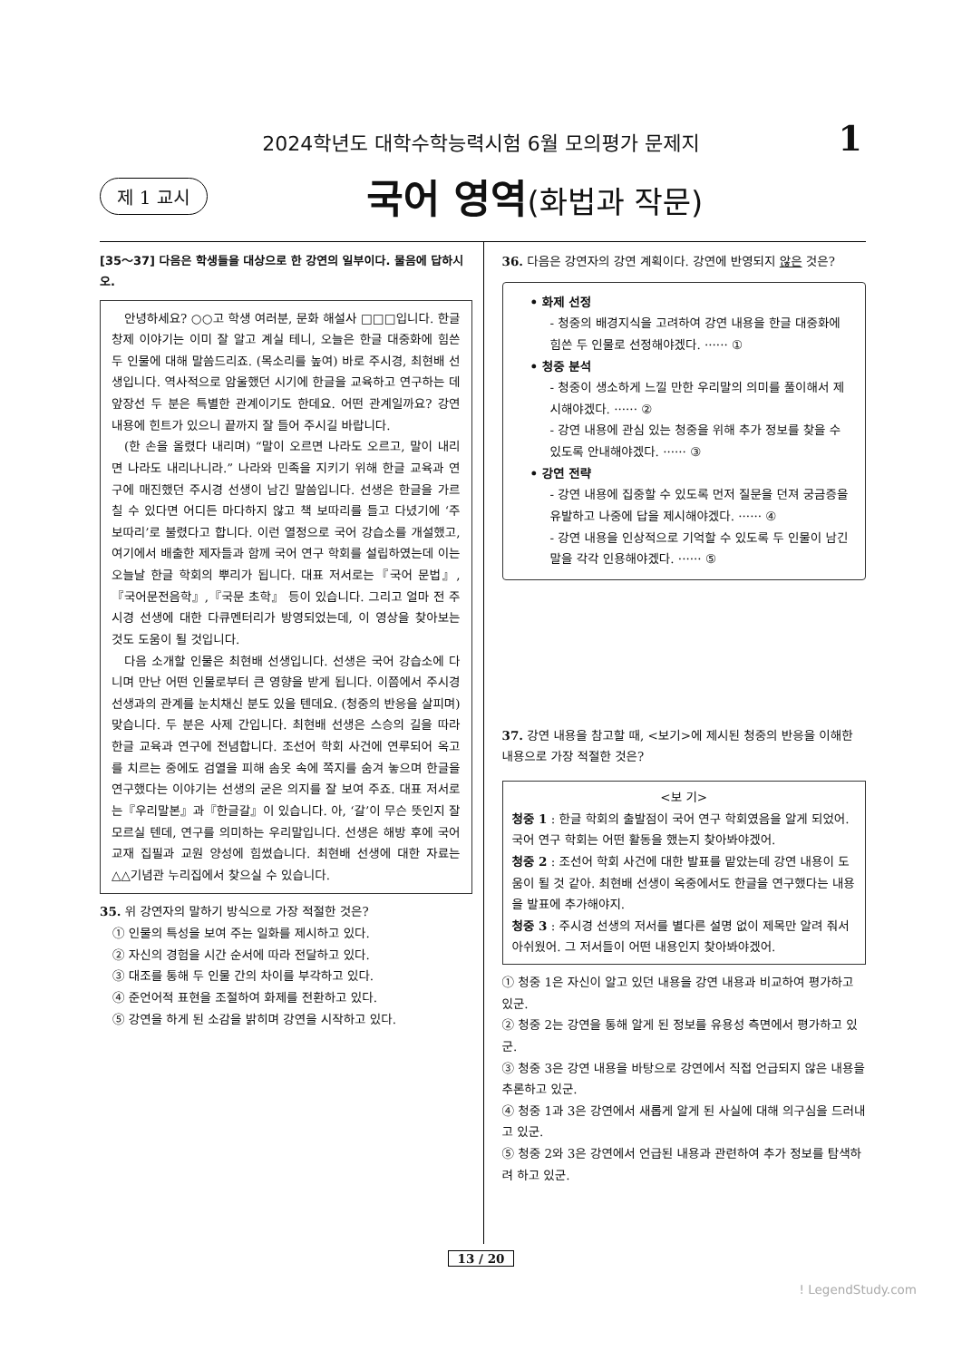2024학년도 대학수학능력시험 6월 모의평가 문제지
1
제 1 교시
국어 영역(화법과 작문)
[35～37] 다음은 학생들을 대상으로 한 강연의 일부이다. 물음에 답하시오.
안녕하세요? ○○고 학생 여러분, 문화 해설사 □□□입니다. 한글 창제 이야기는 이미 잘 알고 계실 테니, 오늘은 한글 대중화에 힘쓴 두 인물에 대해 말씀드리죠. (목소리를 높여) 바로 주시경, 최현배 선생입니다. 역사적으로 암울했던 시기에 한글을 교육하고 연구하는 데 앞장선 두 분은 특별한 관계이기도 한데요. 어떤 관계일까요? 강연 내용에 힌트가 있으니 끝까지 잘 들어 주시길 바랍니다.
(한 손을 올렸다 내리며) “말이 오르면 나라도 오르고, 말이 내리면 나라도 내리나니라.” 나라와 민족을 지키기 위해 한글 교육과 연구에 매진했던 주시경 선생이 남긴 말씀입니다. 선생은 한글을 가르칠 수 있다면 어디든 마다하지 않고 책 보따리를 들고 다녔기에 ‘주 보따리’로 불렸다고 합니다. 이런 열정으로 국어 강습소를 개설했고, 여기에서 배출한 제자들과 함께 국어 연구 학회를 설립하였는데 이는 오늘날 한글 학회의 뿌리가 됩니다. 대표 저서로는『국어 문법』,『국어문전음학』,『국문 초학』 등이 있습니다. 그리고 얼마 전 주시경 선생에 대한 다큐멘터리가 방영되었는데, 이 영상을 찾아보는 것도 도움이 될 것입니다.
다음 소개할 인물은 최현배 선생입니다. 선생은 국어 강습소에 다니며 만난 어떤 인물로부터 큰 영향을 받게 됩니다. 이쯤에서 주시경 선생과의 관계를 눈치채신 분도 있을 텐데요. (청중의 반응을 살피며) 맞습니다. 두 분은 사제 간입니다. 최현배 선생은 스승의 길을 따라 한글 교육과 연구에 전념합니다. 조선어 학회 사건에 연루되어 옥고를 치르는 중에도 검열을 피해 솜옷 속에 쪽지를 숨겨 놓으며 한글을 연구했다는 이야기는 선생의 굳은 의지를 잘 보여 주죠. 대표 저서로는『우리말본』과『한글갈』이 있습니다. 아, ‘갈’이 무슨 뜻인지 잘 모르실 텐데, 연구를 의미하는 우리말입니다. 선생은 해방 후에 국어 교재 집필과 교원 양성에 힘썼습니다. 최현배 선생에 대한 자료는 △△기념관 누리집에서 찾으실 수 있습니다.
35. 위 강연자의 말하기 방식으로 가장 적절한 것은?
① 인물의 특성을 보여 주는 일화를 제시하고 있다.
② 자신의 경험을 시간 순서에 따라 전달하고 있다.
③ 대조를 통해 두 인물 간의 차이를 부각하고 있다.
④ 준언어적 표현을 조절하여 화제를 전환하고 있다.
⑤ 강연을 하게 된 소감을 밝히며 강연을 시작하고 있다.
36. 다음은 강연자의 강연 계획이다. 강연에 반영되지 않은 것은?
• 화제 선정
- 청중의 배경지식을 고려하여 강연 내용을 한글 대중화에 힘쓴 두 인물로 선정해야겠다. ······ ①
• 청중 분석
- 청중이 생소하게 느낄 만한 우리말의 의미를 풀이해서 제시해야겠다. ······ ②
- 강연 내용에 관심 있는 청중을 위해 추가 정보를 찾을 수 있도록 안내해야겠다. ······ ③
• 강연 전략
- 강연 내용에 집중할 수 있도록 먼저 질문을 던져 궁금증을 유발하고 나중에 답을 제시해야겠다. ······ ④
- 강연 내용을 인상적으로 기억할 수 있도록 두 인물이 남긴 말을 각각 인용해야겠다. ······ ⑤
37. 강연 내용을 참고할 때, <보기>에 제시된 청중의 반응을 이해한 내용으로 가장 적절한 것은?
<보 기>
청중 1 : 한글 학회의 출발점이 국어 연구 학회였음을 알게 되었어. 국어 연구 학회는 어떤 활동을 했는지 찾아봐야겠어.
청중 2 : 조선어 학회 사건에 대한 발표를 맡았는데 강연 내용이 도움이 될 것 같아. 최현배 선생이 옥중에서도 한글을 연구했다는 내용을 발표에 추가해야지.
청중 3 : 주시경 선생의 저서를 별다른 설명 없이 제목만 알려 줘서 아쉬웠어. 그 저서들이 어떤 내용인지 찾아봐야겠어.
① 청중 1은 자신이 알고 있던 내용을 강연 내용과 비교하여 평가하고 있군.
② 청중 2는 강연을 통해 알게 된 정보를 유용성 측면에서 평가하고 있군.
③ 청중 3은 강연 내용을 바탕으로 강연에서 직접 언급되지 않은 내용을 추론하고 있군.
④ 청중 1과 3은 강연에서 새롭게 알게 된 사실에 대해 의구심을 드러내고 있군.
⑤ 청중 2와 3은 강연에서 언급된 내용과 관련하여 추가 정보를 탐색하려 하고 있군.
13 / 20
! LegendStudy.com